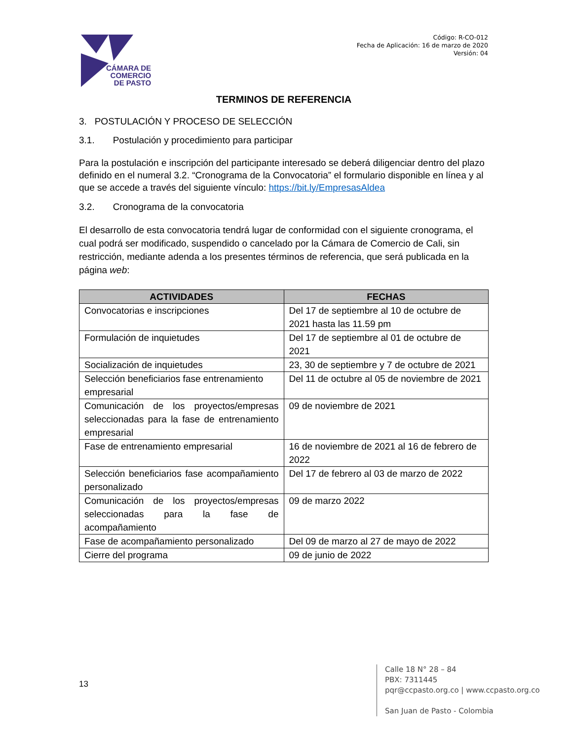CÁMARA DE
COMERCIO
DE PASTO
Código: R-CO-012
Fecha de Aplicación: 16 de marzo de 2020
Versión: 04
TERMINOS DE REFERENCIA
3. POSTULACIÓN Y PROCESO DE SELECCIÓN
3.1. Postulación y procedimiento para participar
Para la postulación e inscripción del participante interesado se deberá diligenciar dentro del plazo definido en el numeral 3.2. “Cronograma de la Convocatoria” el formulario disponible en línea y al que se accede a través del siguiente vínculo: https://bit.ly/EmpresasAldea
3.2. Cronograma de la convocatoria
El desarrollo de esta convocatoria tendrá lugar de conformidad con el siguiente cronograma, el cual podrá ser modificado, suspendido o cancelado por la Cámara de Comercio de Cali, sin restricción, mediante adenda a los presentes términos de referencia, que será publicada en la página web:
| ACTIVIDADES | FECHAS |
| --- | --- |
| Convocatorias e inscripciones | Del 17 de septiembre al 10 de octubre de 2021 hasta las 11.59 pm |
| Formulación de inquietudes | Del 17 de septiembre al 01 de octubre de 2021 |
| Socialización de inquietudes | 23, 30 de septiembre y 7 de octubre de 2021 |
| Selección beneficiarios fase entrenamiento empresarial | Del 11 de octubre al 05 de noviembre de 2021 |
| Comunicación de los proyectos/empresas seleccionadas para la fase de entrenamiento empresarial | 09 de noviembre de 2021 |
| Fase de entrenamiento empresarial | 16 de noviembre de 2021 al 16 de febrero de 2022 |
| Selección beneficiarios fase acompañamiento personalizado | Del 17 de febrero al 03 de marzo de 2022 |
| Comunicación de los proyectos/empresas seleccionadas para la fase de acompañamiento | 09 de marzo 2022 |
| Fase de acompañamiento personalizado | Del 09 de marzo al 27 de mayo de 2022 |
| Cierre del programa | 09 de junio de 2022 |
13
Calle 18 N° 28 – 84
PBX: 7311445
pqr@ccpasto.org.co | www.ccpasto.org.co
San Juan de Pasto - Colombia